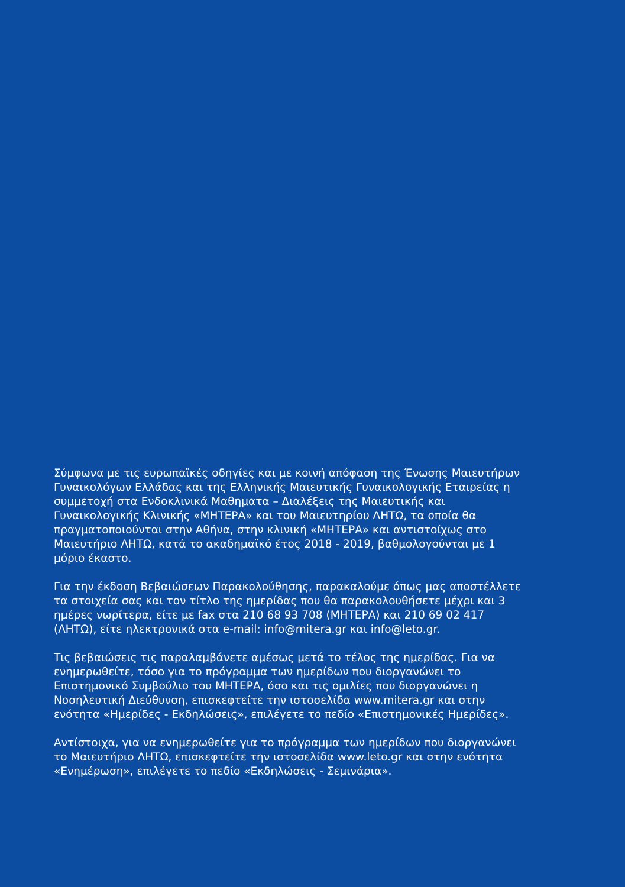Σύμφωνα με τις ευρωπαϊκές οδηγίες και με κοινή απόφαση της Ένωσης Μαιευτήρων Γυναικολόγων Ελλάδας και της Ελληνικής Μαιευτικής Γυναικολογικής Εταιρείας η συμμετοχή στα Ενδοκλινικά Μαθηματα – Διαλέξεις της Μαιευτικής και Γυναικολογικής Κλινικής «ΜΗΤΕΡΑ» και του Μαιευτηρίου ΛΗΤΩ, τα οποία θα πραγματοποιούνται στην Αθήνα, στην κλινική «ΜΗΤΕΡΑ» και αντιστοίχως στο Μαιευτήριο ΛΗΤΩ, κατά το ακαδημαϊκό έτος 2018 - 2019, βαθμολογούνται με 1 μόριο έκαστο.
Για την έκδοση Βεβαιώσεων Παρακολούθησης, παρακαλούμε όπως μας αποστέλλετε τα στοιχεία σας και τον τίτλο της ημερίδας που θα παρακολουθήσετε μέχρι και 3 ημέρες νωρίτερα, είτε με fax στα 210 68 93 708 (ΜΗΤΕΡΑ) και 210 69 02 417 (ΛΗΤΩ), είτε ηλεκτρονικά στα e-mail: info@mitera.gr και info@leto.gr.
Τις βεβαιώσεις τις παραλαμβάνετε αμέσως μετά το τέλος της ημερίδας. Για να ενημερωθείτε, τόσο για το πρόγραμμα των ημερίδων που διοργανώνει το Επιστημονικό Συμβούλιο του ΜΗΤΕΡΑ, όσο και τις ομιλίες που διοργανώνει η Νοσηλευτική Διεύθυνση, επισκεφτείτε την ιστοσελίδα www.mitera.gr και στην ενότητα «Ημερίδες - Εκδηλώσεις», επιλέγετε το πεδίο «Επιστημονικές Ημερίδες».
Αντίστοιχα, για να ενημερωθείτε για το πρόγραμμα των ημερίδων που διοργανώνει το Μαιευτήριο ΛΗΤΩ, επισκεφτείτε την ιστοσελίδα www.leto.gr και στην ενότητα «Ενημέρωση», επιλέγετε το πεδίο «Εκδηλώσεις - Σεμινάρια».